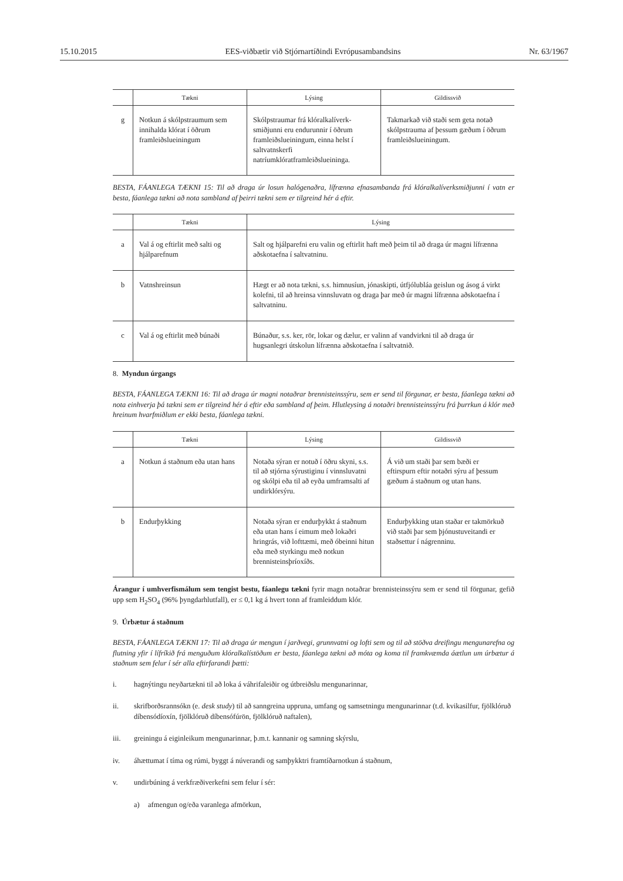15.10.2015 EES-viðbætir við Stjórnartíðindi Evrópusambandsins Nr. 63/1967
| | Tækni | Lýsing | Gildissvið |
| --- | --- | --- | --- |
| g | Notkun á skólpstraumum sem innihalda klórat í öðrum framleiðslueiningum | Skólpstraumar frá klóralkalíverk-smiðjunni eru endurunnir í öðrum framleiðslueiningum, einna helst í saltvatnskerfi natríumklóratframleiðslueininga. | Takmarkað við staði sem geta notað skólpstrauma af þessum gæðum í öðrum framleiðslueiningum. |
BESTA, FÁANLEGA TÆKNI 15: Til að draga úr losun halógenaðra, lífrænna efnasambanda frá klóralkalíverksmiðjunni í vatn er besta, fáanlega tækni að nota sambland af þeirri tækni sem er tilgreind hér á eftir.
| | Tækni | Lýsing |
| --- | --- | --- |
| a | Val á og eftirlit með salti og hjálparefnum | Salt og hjálparefni eru valin og eftirlit haft með þeim til að draga úr magni lífrænna aðskotaefna í saltvatninu. |
| b | Vatnshreinsun | Hægt er að nota tækni, s.s. himnusíun, jónaskipti, útfjólubláa geislun og ásog á virkt kolefni, til að hreinsa vinnsluvatn og draga þar með úr magni lífrænna aðskotaefna í saltvatninu. |
| c | Val á og eftirlit með búnaði | Búnaður, s.s. ker, rör, lokar og dælur, er valinn af vandvirkni til að draga úr hugsanlegri útskolun lífrænna aðskotaefna í saltvatnið. |
8. Myndun úrgangs
BESTA, FÁANLEGA TÆKNI 16: Til að draga úr magni notaðrar brennisteinssýru, sem er send til förgunar, er besta, fáanlega tækni að nota einhverja þá tækni sem er tilgreind hér á eftir eða sambland af þeim. Hlutleysing á notaðri brennisteinssýru frá þurrkun á klór með hreinum hvarfmiðlum er ekki besta, fáanlega tækni.
| | Tækni | Lýsing | Gildissvið |
| --- | --- | --- | --- |
| a | Notkun á staðnum eða utan hans | Notaða sýran er notuð í öðru skyni, s.s. til að stjórna sýrustiginu í vinnsluvatni og skólpi eða til að eyða umframsalti af undirklórsýru. | Á við um staði þar sem bæði er eftirspurn eftir notaðri sýru af þessum gæðum á staðnum og utan hans. |
| b | Endurþykking | Notaða sýran er endurþykkt á staðnum eða utan hans í eimum með lokaðri hringrás, við lofttæmi, með óbeinni hitun eða með styrkingu með notkun brennisteinsþríoxíðs. | Endurþykking utan staðar er takmörkuð við staði þar sem þjónustuveitandi er staðsettur í nágrenninu. |
Árangur í umhverfismálum sem tengist bestu, fáanlegu tækni fyrir magn notaðrar brennisteinssýru sem er send til förgunar, gefið upp sem H<sub>2</sub>SO<sub>4</sub> (96% þyngdarhlutfall), er ≤ 0,1 kg á hvert tonn af framleiddum klór.
9. Úrbætur á staðnum
BESTA, FÁANLEGA TÆKNI 17: Til að draga úr mengun í jarðvegi, grunnvatni og lofti sem og til að stöðva dreifingu mengunarefna og flutning yfir í lífríkið frá menguðum klóralkalístöðum er besta, fáanlega tækni að móta og koma til framkvæmda áætlun um úrbætur á staðnum sem felur í sér alla eftirfarandi þætti:
i. hagnýtingu neyðartækni til að loka á váhrifaleiðir og útbreiðslu mengunarinnar,
ii. skrifborðsrannsókn (e. desk study) til að sanngreina uppruna, umfang og samsetningu mengunarinnar (t.d. kvikasilfur, fjölklóruð díbensódíoxín, fjölklóruð díbensófúrön, fjölklóruð naftalen),
iii. greiningu á eiginleikum mengunarinnar, þ.m.t. kannanir og samning skýrslu,
iv. áhættumat í tíma og rúmi, byggt á núverandi og samþykktri framtíðarnotkun á staðnum,
v. undirbúning á verkfræðiverkefni sem felur í sér:
a) afmengun og/eða varanlega afmörkun,